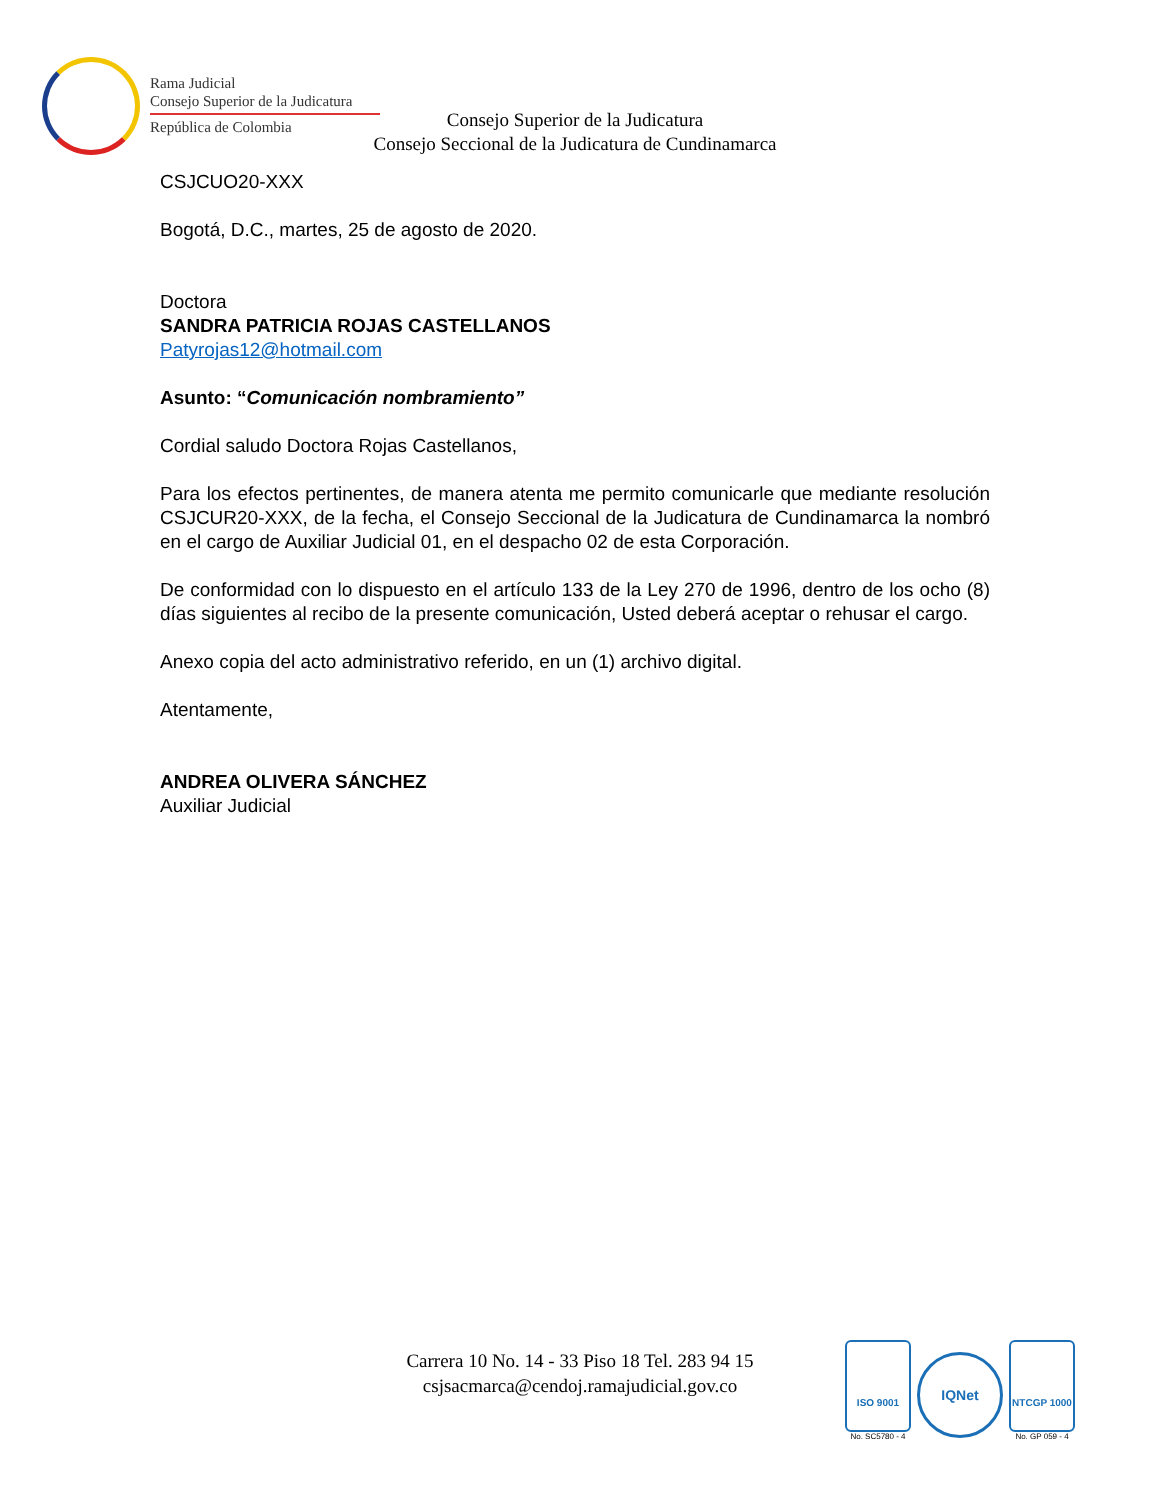Rama Judicial
Consejo Superior de la Judicatura
República de Colombia
Consejo Superior de la Judicatura
Consejo Seccional de la Judicatura de Cundinamarca
CSJCUO20-XXX
Bogotá, D.C., martes, 25 de agosto de 2020.
Doctora
SANDRA PATRICIA ROJAS CASTELLANOS
Patyrojas12@hotmail.com
Asunto: “Comunicación nombramiento”
Cordial saludo Doctora Rojas Castellanos,
Para los efectos pertinentes, de manera atenta me permito comunicarle que mediante resolución CSJCUR20-XXX, de la fecha, el Consejo Seccional de la Judicatura de Cundinamarca la nombró en el cargo de Auxiliar Judicial 01, en el despacho 02 de esta Corporación.
De conformidad con lo dispuesto en el artículo 133 de la Ley 270 de 1996, dentro de los ocho (8) días siguientes al recibo de la presente comunicación, Usted deberá aceptar o rehusar el cargo.
Anexo copia del acto administrativo referido, en un (1) archivo digital.
Atentamente,
ANDREA OLIVERA SÁNCHEZ
Auxiliar Judicial
Carrera 10 No. 14 - 33 Piso 18 Tel. 283 94 15
csjsacmarca@cendoj.ramajudicial.gov.co
ISO 9001
No. SC5780 - 4
IQNet
NTCGP 1000
No. GP 059 - 4